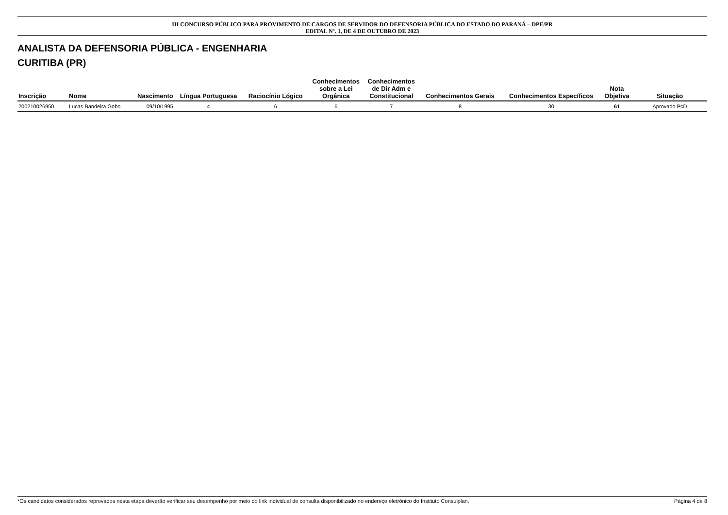III CONCURSO PÚBLICO PARA PROVIMENTO DE CARGOS DE SERVIDOR DO DEFENSORIA PÚBLICA DO ESTADO DO PARANÁ – DPE/PR
EDITAL Nº. 1, DE 4 DE OUTUBRO DE 2023
ANALISTA DA DEFENSORIA PÚBLICA - ENGENHARIA
CURITIBA (PR)
| Inscrição | Nome | Nascimento | Língua Portuguesa | Raciocínio Lógico | Conhecimentos sobre a Lei Orgânica | Conhecimentos de Dir Adm e Constitucional | Conhecimentos Gerais | Conhecimentos Específicos | Nota Objetiva | Situação |
| --- | --- | --- | --- | --- | --- | --- | --- | --- | --- | --- |
| 200210026950 | Lucas Bandeira Gobo | 09/10/1995 | 4 | 6 | 6 | 7 | 8 | 30 | 61 | Aprovado PcD |
*Os candidatos considerados reprovados nesta etapa deverão verificar seu desempenho por meio do link individual de consulta disponibilizado no endereço eletrônico do Instituto Consulplan. Página 4 de 8